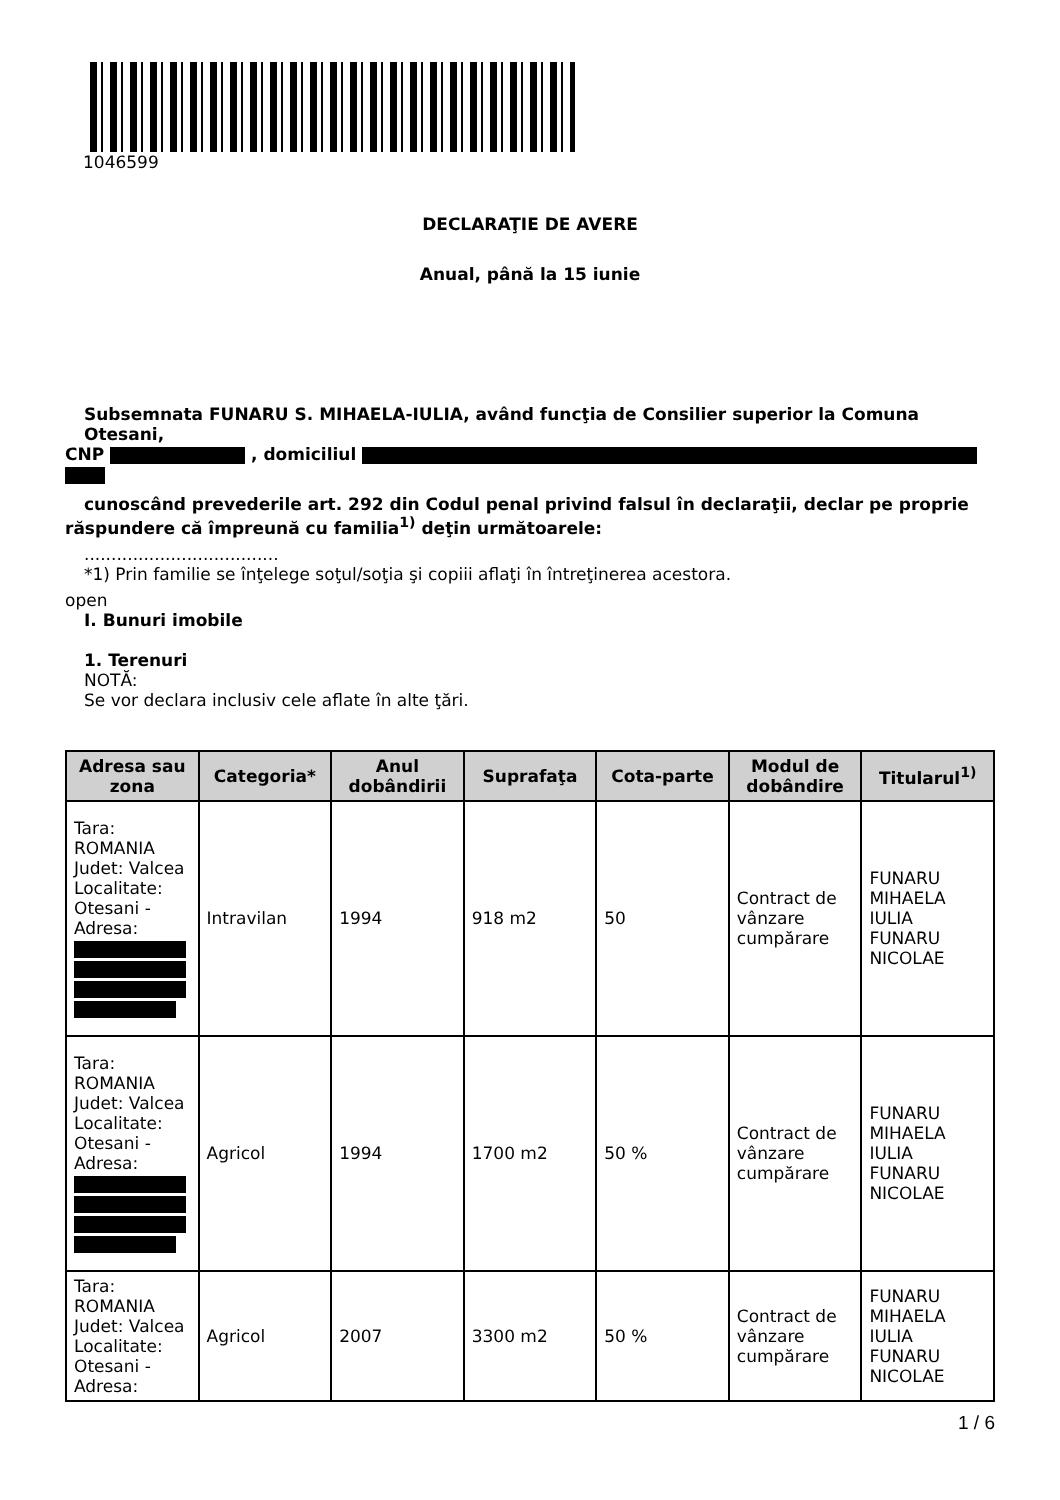1046599
DECLARAŢIE DE AVERE
Anual, până la 15 iunie
Subsemnata FUNARU S. MIHAELA-IULIA, având funcţia de Consilier superior la Comuna Otesani,
CNP , domiciliul
cunoscând prevederile art. 292 din Codul penal privind falsul în declaraţii, declar pe proprie
răspundere că împreună cu familia<sup>1)</sup> deţin următoarele:
....................................
*1) Prin familie se înţelege soţul/soţia şi copiii aflaţi în întreţinerea acestora.
open
I. Bunuri imobile
1. Terenuri
NOTĂ:
Se vor declara inclusiv cele aflate în alte ţări.
| Adresa sau zona | Categoria* | Anul dobândirii | Suprafaţa | Cota-parte | Modul de dobândire | Titularul<sup>1)</sup> |
| --- | --- | --- | --- | --- | --- | --- |
| Tara: ROMANIA Judet: Valcea Localitate: Otesani - Adresa: | Intravilan | 1994 | 918 m2 | 50 | Contract de vânzare cumpărare | FUNARU MIHAELA IULIA FUNARU NICOLAE |
| Tara: ROMANIA Judet: Valcea Localitate: Otesani - Adresa: | Agricol | 1994 | 1700 m2 | 50 % | Contract de vânzare cumpărare | FUNARU MIHAELA IULIA FUNARU NICOLAE |
| Tara: ROMANIA Judet: Valcea Localitate: Otesani - Adresa: | Agricol | 2007 | 3300 m2 | 50 % | Contract de vânzare cumpărare | FUNARU MIHAELA IULIA FUNARU NICOLAE |
1 / 6